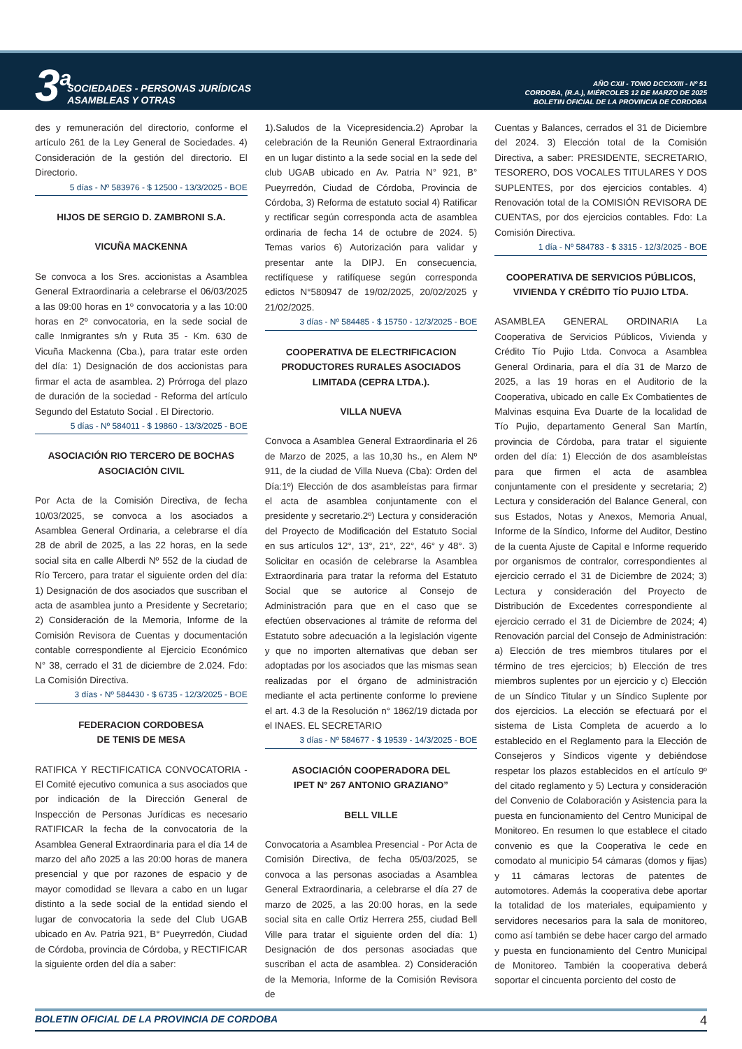3<sup>a</sup> SOCIEDADES - PERSONAS JURÍDICAS
ASAMBLEAS Y OTRAS
AÑO CXII - TOMO DCCXXIII - Nº 51
CORDOBA, (R.A.), MIÉRCOLES 12 DE MARZO DE 2025
BOLETIN OFICIAL DE LA PROVINCIA DE CORDOBA
des y remuneración del directorio, conforme el artículo 261 de la Ley General de Sociedades. 4) Consideración de la gestión del directorio. El Directorio.
5 días - Nº 583976 - $ 12500 - 13/3/2025 - BOE
HIJOS DE SERGIO D. ZAMBRONI S.A.
VICUÑA MACKENNA
Se convoca a los Sres. accionistas a Asamblea General Extraordinaria a celebrarse el 06/03/2025 a las 09:00 horas en 1º convocatoria y a las 10:00 horas en 2º convocatoria, en la sede social de calle Inmigrantes s/n y Ruta 35 - Km. 630 de Vicuña Mackenna (Cba.), para tratar este orden del día: 1) Designación de dos accionistas para firmar el acta de asamblea. 2) Prórroga del plazo de duración de la sociedad - Reforma del artículo Segundo del Estatuto Social . El Directorio.
5 días - Nº 584011 - $ 19860 - 13/3/2025 - BOE
ASOCIACIÓN RIO TERCERO DE BOCHAS
ASOCIACIÓN CIVIL
Por Acta de la Comisión Directiva, de fecha 10/03/2025, se convoca a los asociados a Asamblea General Ordinaria, a celebrarse el día 28 de abril de 2025, a las 22 horas, en la sede social sita en calle Alberdi Nº 552 de la ciudad de Río Tercero, para tratar el siguiente orden del día: 1) Designación de dos asociados que suscriban el acta de asamblea junto a Presidente y Secretario; 2) Consideración de la Memoria, Informe de la Comisión Revisora de Cuentas y documentación contable correspondiente al Ejercicio Económico N° 38, cerrado el 31 de diciembre de 2.024. Fdo: La Comisión Directiva.
3 días - Nº 584430 - $ 6735 - 12/3/2025 - BOE
FEDERACION CORDOBESA
DE TENIS DE MESA
RATIFICA Y RECTIFICATICA CONVOCATORIA - El Comité ejecutivo comunica a sus asociados que por indicación de la Dirección General de Inspección de Personas Jurídicas es necesario RATIFICAR la fecha de la convocatoria de la Asamblea General Extraordinaria para el día 14 de marzo del año 2025 a las 20:00 horas de manera presencial y que por razones de espacio y de mayor comodidad se llevara a cabo en un lugar distinto a la sede social de la entidad siendo el lugar de convocatoria la sede del Club UGAB ubicado en Av. Patria 921, B° Pueyrredón, Ciudad de Córdoba, provincia de Córdoba, y RECTIFICAR la siguiente orden del día a saber:
1).Saludos de la Vicepresidencia.2) Aprobar la celebración de la Reunión General Extraordinaria en un lugar distinto a la sede social en la sede del club UGAB ubicado en Av. Patria N° 921, B° Pueyrredón, Ciudad de Córdoba, Provincia de Córdoba, 3) Reforma de estatuto social 4) Ratificar y rectificar según corresponda acta de asamblea ordinaria de fecha 14 de octubre de 2024. 5) Temas varios 6) Autorización para validar y presentar ante la DIPJ. En consecuencia, rectifíquese y ratifíquese según corresponda edictos N°580947 de 19/02/2025, 20/02/2025 y 21/02/2025.
3 días - Nº 584485 - $ 15750 - 12/3/2025 - BOE
COOPERATIVA DE ELECTRIFICACION PRODUCTORES RURALES ASOCIADOS LIMITADA (CEPRA LTDA.).
VILLA NUEVA
Convoca a Asamblea General Extraordinaria el 26 de Marzo de 2025, a las 10,30 hs., en Alem Nº 911, de la ciudad de Villa Nueva (Cba): Orden del Día:1º) Elección de dos asambleístas para firmar el acta de asamblea conjuntamente con el presidente y secretario.2º) Lectura y consideración del Proyecto de Modificación del Estatuto Social en sus artículos 12°, 13°, 21°, 22°, 46° y 48°. 3) Solicitar en ocasión de celebrarse la Asamblea Extraordinaria para tratar la reforma del Estatuto Social que se autorice al Consejo de Administración para que en el caso que se efectúen observaciones al trámite de reforma del Estatuto sobre adecuación a la legislación vigente y que no importen alternativas que deban ser adoptadas por los asociados que las mismas sean realizadas por el órgano de administración mediante el acta pertinente conforme lo previene el art. 4.3 de la Resolución n° 1862/19 dictada por el INAES. EL SECRETARIO
3 días - Nº 584677 - $ 19539 - 14/3/2025 - BOE
ASOCIACIÓN COOPERADORA DEL
IPET N° 267 ANTONIO GRAZIANO”
BELL VILLE
Convocatoria a Asamblea Presencial - Por Acta de Comisión Directiva, de fecha 05/03/2025, se convoca a las personas asociadas a Asamblea General Extraordinaria, a celebrarse el día 27 de marzo de 2025, a las 20:00 horas, en la sede social sita en calle Ortiz Herrera 255, ciudad Bell Ville para tratar el siguiente orden del día: 1) Designación de dos personas asociadas que suscriban el acta de asamblea. 2) Consideración de la Memoria, Informe de la Comisión Revisora de
Cuentas y Balances, cerrados el 31 de Diciembre del 2024. 3) Elección total de la Comisión Directiva, a saber: PRESIDENTE, SECRETARIO, TESORERO, DOS VOCALES TITULARES Y DOS SUPLENTES, por dos ejercicios contables. 4) Renovación total de la COMISIÓN REVISORA DE CUENTAS, por dos ejercicios contables. Fdo: La Comisión Directiva.
1 día - Nº 584783 - $ 3315 - 12/3/2025 - BOE
COOPERATIVA DE SERVICIOS PÚBLICOS, VIVIENDA Y CRÉDITO TÍO PUJIO LTDA.
ASAMBLEA GENERAL ORDINARIA La Cooperativa de Servicios Públicos, Vivienda y Crédito Tío Pujio Ltda. Convoca a Asamblea General Ordinaria, para el día 31 de Marzo de 2025, a las 19 horas en el Auditorio de la Cooperativa, ubicado en calle Ex Combatientes de Malvinas esquina Eva Duarte de la localidad de Tío Pujio, departamento General San Martín, provincia de Córdoba, para tratar el siguiente orden del día: 1) Elección de dos asambleístas para que firmen el acta de asamblea conjuntamente con el presidente y secretaria; 2) Lectura y consideración del Balance General, con sus Estados, Notas y Anexos, Memoria Anual, Informe de la Síndico, Informe del Auditor, Destino de la cuenta Ajuste de Capital e Informe requerido por organismos de contralor, correspondientes al ejercicio cerrado el 31 de Diciembre de 2024; 3) Lectura y consideración del Proyecto de Distribución de Excedentes correspondiente al ejercicio cerrado el 31 de Diciembre de 2024; 4) Renovación parcial del Consejo de Administración: a) Elección de tres miembros titulares por el término de tres ejercicios; b) Elección de tres miembros suplentes por un ejercicio y c) Elección de un Síndico Titular y un Síndico Suplente por dos ejercicios. La elección se efectuará por el sistema de Lista Completa de acuerdo a lo establecido en el Reglamento para la Elección de Consejeros y Síndicos vigente y debiéndose respetar los plazos establecidos en el artículo 9º del citado reglamento y 5) Lectura y consideración del Convenio de Colaboración y Asistencia para la puesta en funcionamiento del Centro Municipal de Monitoreo. En resumen lo que establece el citado convenio es que la Cooperativa le cede en comodato al municipio 54 cámaras (domos y fijas) y 11 cámaras lectoras de patentes de automotores. Además la cooperativa debe aportar la totalidad de los materiales, equipamiento y servidores necesarios para la sala de monitoreo, como así también se debe hacer cargo del armado y puesta en funcionamiento del Centro Municipal de Monitoreo. También la cooperativa deberá soportar el cincuenta porciento del costo de
BOLETIN OFICIAL DE LA PROVINCIA DE CORDOBA 4